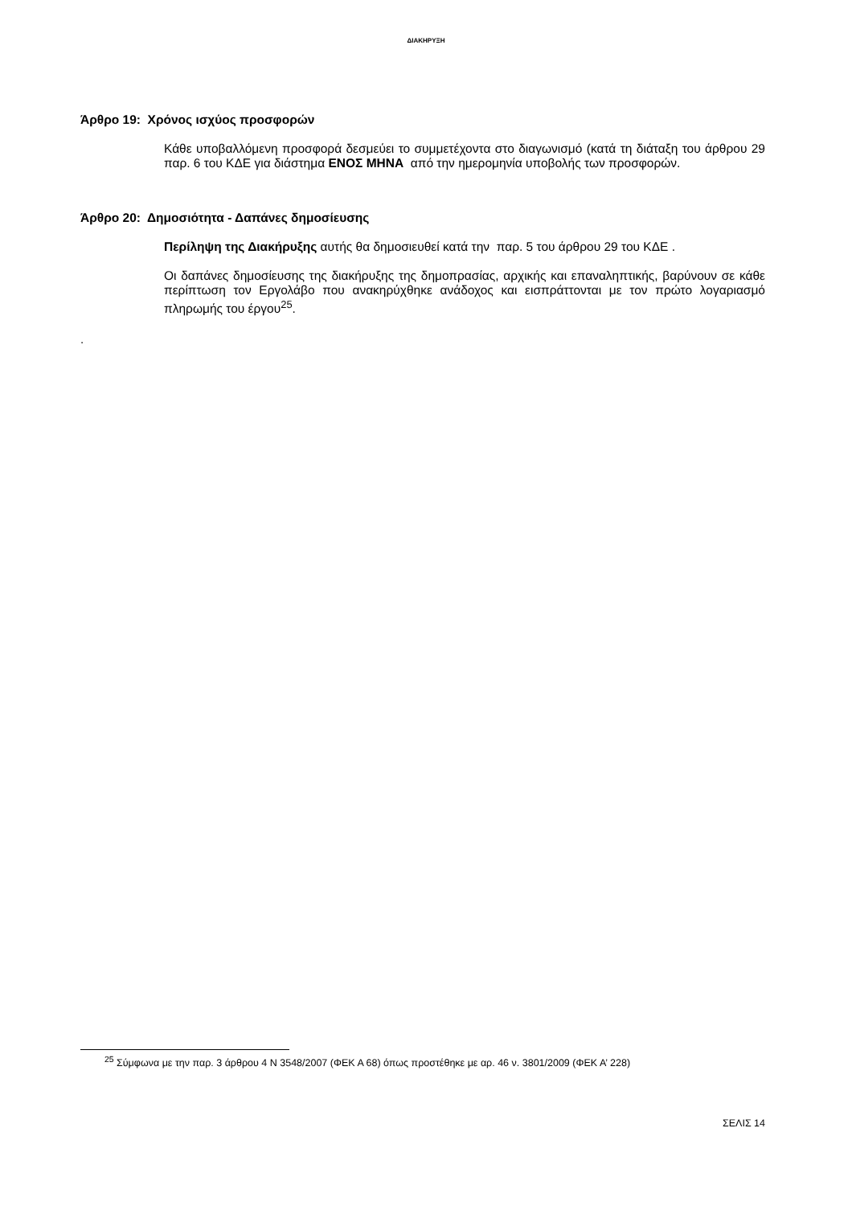ΔΙΑΚΗΡΥΞΗ
Άρθρο 19: Χρόνος ισχύος προσφορών
Κάθε υποβαλλόμενη προσφορά δεσμεύει το συμμετέχοντα στο διαγωνισμό (κατά τη διάταξη του άρθρου 29 παρ. 6 του ΚΔΕ για διάστημα ΕΝΟΣ ΜΗΝΑ από την ημερομηνία υποβολής των προσφορών.
Άρθρο 20: Δημοσιότητα - Δαπάνες δημοσίευσης
Περίληψη της Διακήρυξης αυτής θα δημοσιευθεί κατά την παρ. 5 του άρθρου 29 του ΚΔΕ .
Οι δαπάνες δημοσίευσης της διακήρυξης της δημοπρασίας, αρχικής και επαναληπτικής, βαρύνουν σε κάθε περίπτωση τον Εργολάβο που ανακηρύχθηκε ανάδοχος και εισπράττονται με τον πρώτο λογαριασμό πληρωμής του έργου<sup>25</sup>.
.
<sup>25</sup> Σύμφωνα με την παρ. 3 άρθρου 4 Ν 3548/2007 (ΦΕΚ Α 68) όπως προστέθηκε με αρ. 46 ν. 3801/2009 (ΦΕΚ Α’ 228)
ΣΕΛΙΣ 14